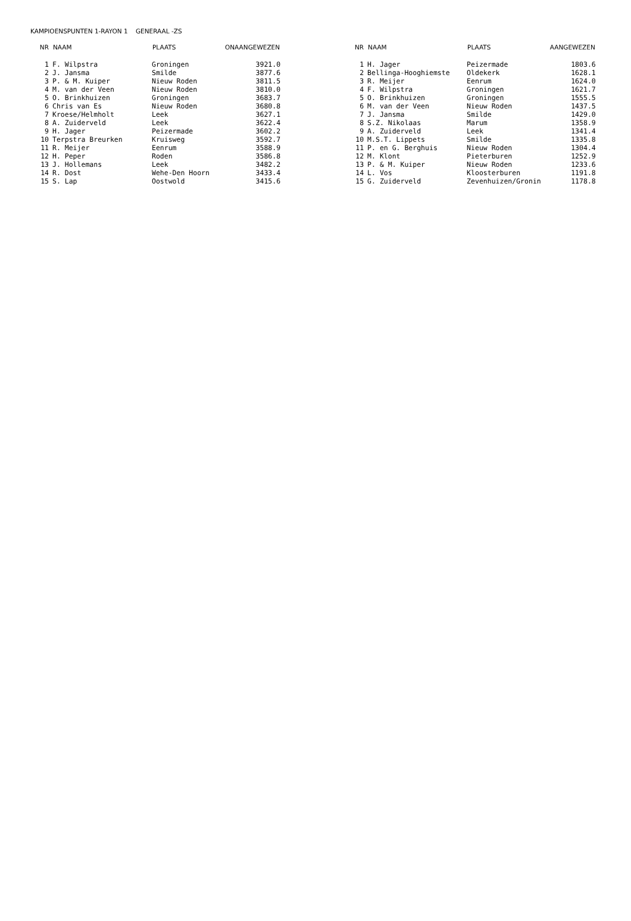KAMPIOENSPUNTEN 1-RAYON 1 GENERAAL -ZS
| NR | NAAM | PLAATS | ONAANGEWEZEN |
| --- | --- | --- | --- |
| 1 | F. Wilpstra | Groningen | 3921.0 |
| 2 | J. Jansma | Smilde | 3877.6 |
| 3 | P. & M. Kuiper | Nieuw Roden | 3811.5 |
| 4 | M. van der Veen | Nieuw Roden | 3810.0 |
| 5 | O. Brinkhuizen | Groningen | 3683.7 |
| 6 | Chris van Es | Nieuw Roden | 3680.8 |
| 7 | Kroese/Helmholt | Leek | 3627.1 |
| 8 | A. Zuiderveld | Leek | 3622.4 |
| 9 | H. Jager | Peizermade | 3602.2 |
| 10 | Terpstra Breurken | Kruisweg | 3592.7 |
| 11 | R. Meijer | Eenrum | 3588.9 |
| 12 | H. Peper | Roden | 3586.8 |
| 13 | J. Hollemans | Leek | 3482.2 |
| 14 | R. Dost | Wehe-Den Hoorn | 3433.4 |
| 15 | S. Lap | Oostwold | 3415.6 |
| NR | NAAM | PLAATS | AANGEWEZEN |
| --- | --- | --- | --- |
| 1 | H. Jager | Peizermade | 1803.6 |
| 2 | Bellinga-Hooghiemste | Oldekerk | 1628.1 |
| 3 | R. Meijer | Eenrum | 1624.0 |
| 4 | F. Wilpstra | Groningen | 1621.7 |
| 5 | O. Brinkhuizen | Groningen | 1555.5 |
| 6 | M. van der Veen | Nieuw Roden | 1437.5 |
| 7 | J. Jansma | Smilde | 1429.0 |
| 8 | S.Z. Nikolaas | Marum | 1358.9 |
| 9 | A. Zuiderveld | Leek | 1341.4 |
| 10 | M.S.T. Lippets | Smilde | 1335.8 |
| 11 | P. en G. Berghuis | Nieuw Roden | 1304.4 |
| 12 | M. Klont | Pieterburen | 1252.9 |
| 13 | P. & M. Kuiper | Nieuw Roden | 1233.6 |
| 14 | L. Vos | Kloosterburen | 1191.8 |
| 15 | G. Zuiderveld | Zevenhuizen/Gronin | 1178.8 |